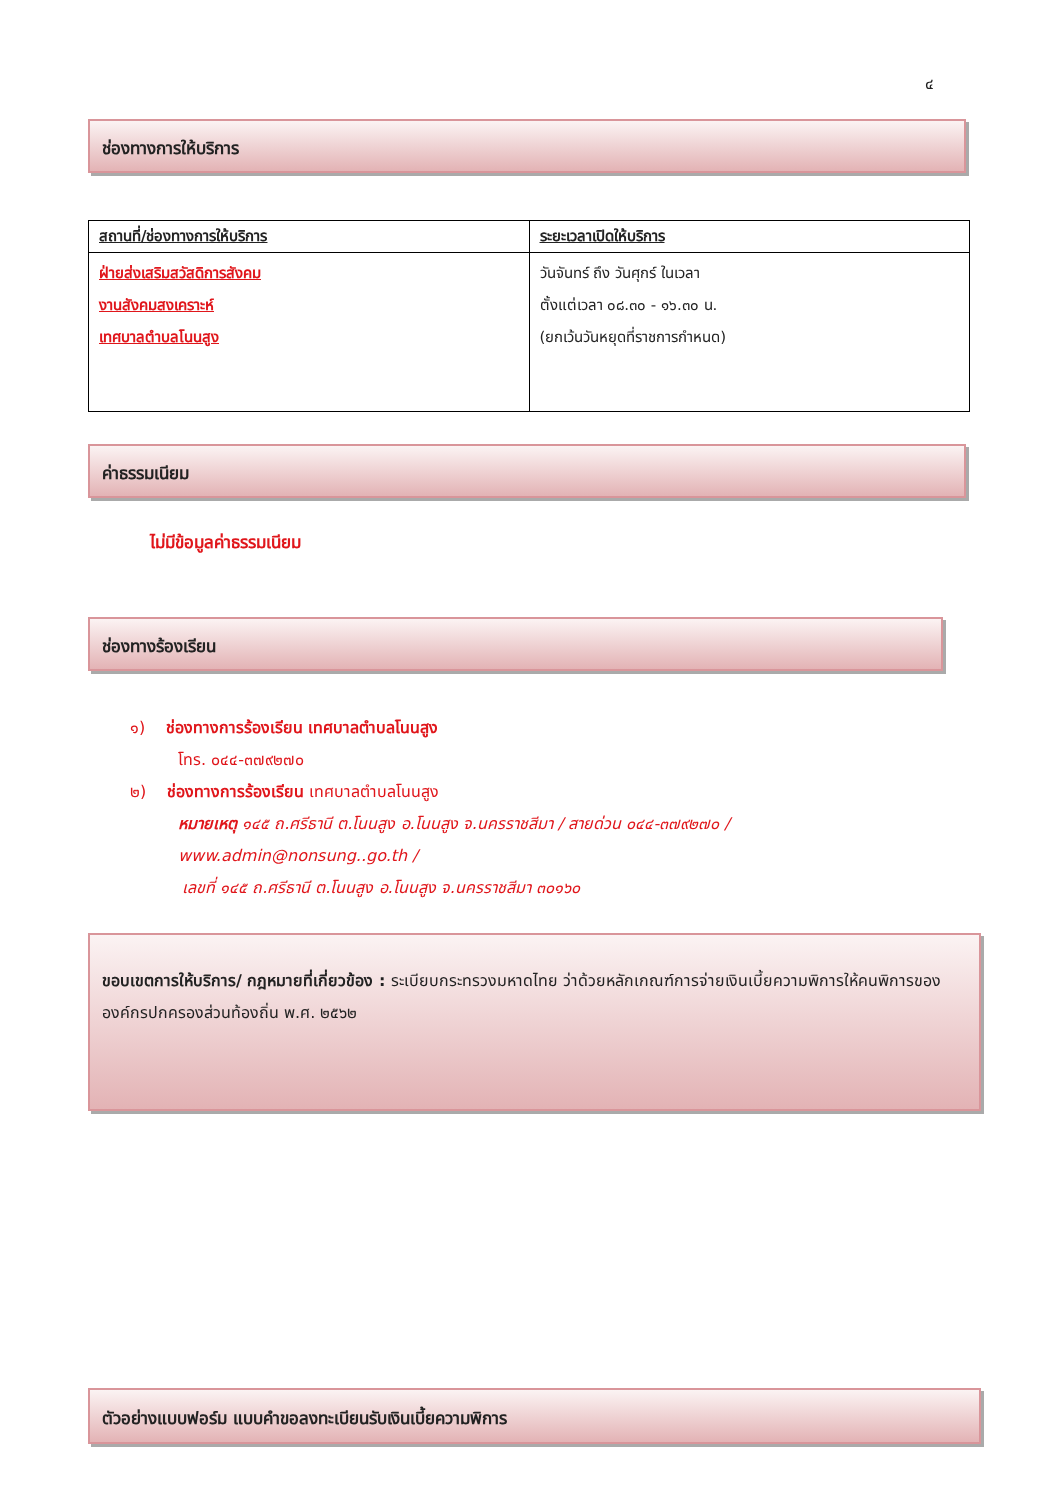๔
ช่องทางการให้บริการ
| สถานที่/ช่องทางการให้บริการ | ระยะเวลาเปิดให้บริการ |
| --- | --- |
| ฝ่ายส่งเสริมสวัสดิการสังคม งานสังคมสงเคราะห์ เทศบาลตำบลโนนสูง | วันจันทร์ ถึง วันศุกร์ ในเวลา ตั้งแต่เวลา ๐๘.๓๐ - ๑๖.๓๐ น. (ยกเว้นวันหยุดที่ราชการกำหนด) |
ค่าธรรมเนียม
ไม่มีข้อมูลค่าธรรมเนียม
ช่องทางร้องเรียน
๑) ช่องทางการร้องเรียน เทศบาลตำบลโนนสูง
โทร. ๐๔๔-๓๗๙๒๗๐
๒) ช่องทางการร้องเรียน เทศบาลตำบลโนนสูง
หมายเหตุ ๑๔๕ ถ.ศรีธานี ต.โนนสูง อ.โนนสูง จ.นครราชสีมา / สายด่วน ๐๔๔-๓๗๙๒๗๐ /
www.admin@nonsung..go.th /
เลขที่ ๑๔๕ ถ.ศรีธานี ต.โนนสูง อ.โนนสูง จ.นครราชสีมา ๓๐๑๖๐
ขอบเขตการให้บริการ/ กฎหมายที่เกี่ยวข้อง : ระเบียบกระทรวงมหาดไทย ว่าด้วยหลักเกณฑ์การจ่ายเงินเบี้ยความพิการให้คนพิการขององค์กรปกครองส่วนท้องถิ่น พ.ศ. ๒๕๖๒
ตัวอย่างแบบฟอร์ม แบบคำขอลงทะเบียนรับเงินเบี้ยความพิการ